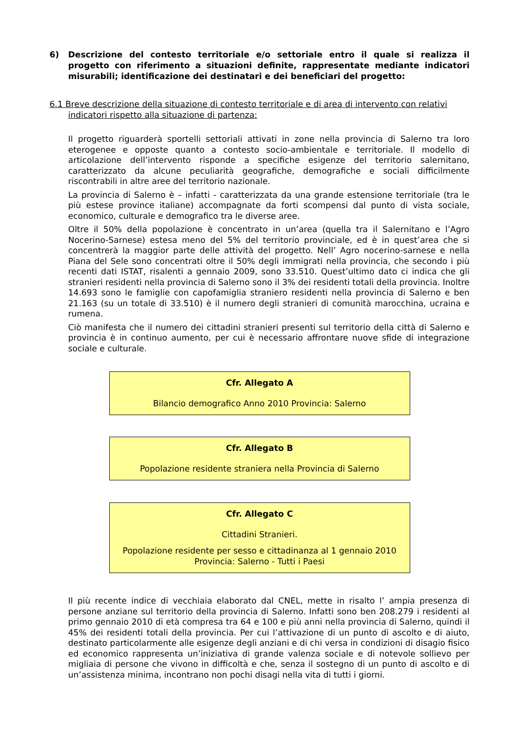6) Descrizione del contesto territoriale e/o settoriale entro il quale si realizza il progetto con riferimento a situazioni definite, rappresentate mediante indicatori misurabili; identificazione dei destinatari e dei beneficiari del progetto:
6.1 Breve descrizione della situazione di contesto territoriale e di area di intervento con relativi indicatori rispetto alla situazione di partenza:
Il progetto riguarderà sportelli settoriali attivati in zone nella provincia di Salerno tra loro eterogenee e opposte quanto a contesto socio-ambientale e territoriale. Il modello di articolazione dell’intervento risponde a specifiche esigenze del territorio salernitano, caratterizzato da alcune peculiarità geografiche, demografiche e sociali difficilmente riscontrabili in altre aree del territorio nazionale.
La provincia di Salerno è – infatti - caratterizzata da una grande estensione territoriale (tra le più estese province italiane) accompagnate da forti scompensi dal punto di vista sociale, economico, culturale e demografico tra le diverse aree.
Oltre il 50% della popolazione è concentrato in un’area (quella tra il Salernitano e l’Agro Nocerino-Sarnese) estesa meno del 5% del territorio provinciale, ed è in quest’area che si concentrerà la maggior parte delle attività del progetto. Nell’ Agro nocerino-sarnese e nella Piana del Sele sono concentrati oltre il 50% degli immigrati nella provincia, che secondo i più recenti dati ISTAT, risalenti a gennaio 2009, sono 33.510. Quest’ultimo dato ci indica che gli stranieri residenti nella provincia di Salerno sono il 3% dei residenti totali della provincia. Inoltre 14.693 sono le famiglie con capofamiglia straniero residenti nella provincia di Salerno e ben 21.163 (su un totale di 33.510) è il numero degli stranieri di comunità marocchina, ucraina e rumena.
Ciò manifesta che il numero dei cittadini stranieri presenti sul territorio della città di Salerno e provincia è in continuo aumento, per cui è necessario affrontare nuove sfide di integrazione sociale e culturale.
Cfr. Allegato A
Bilancio demografico Anno 2010 Provincia: Salerno
Cfr. Allegato B
Popolazione residente straniera nella Provincia di Salerno
Cfr. Allegato C
Cittadini Stranieri.
Popolazione residente per sesso e cittadinanza al 1 gennaio 2010
Provincia: Salerno - Tutti i Paesi
Il più recente indice di vecchiaia elaborato dal CNEL, mette in risalto l’ ampia presenza di persone anziane sul territorio della provincia di Salerno. Infatti sono ben 208.279 i residenti al primo gennaio 2010 di età compresa tra 64 e 100 e più anni nella provincia di Salerno, quindi il 45% dei residenti totali della provincia. Per cui l’attivazione di un punto di ascolto e di aiuto, destinato particolarmente alle esigenze degli anziani e di chi versa in condizioni di disagio fisico ed economico rappresenta un’iniziativa di grande valenza sociale e di notevole sollievo per migliaia di persone che vivono in difficoltà e che, senza il sostegno di un punto di ascolto e di un’assistenza minima, incontrano non pochi disagi nella vita di tutti i giorni.